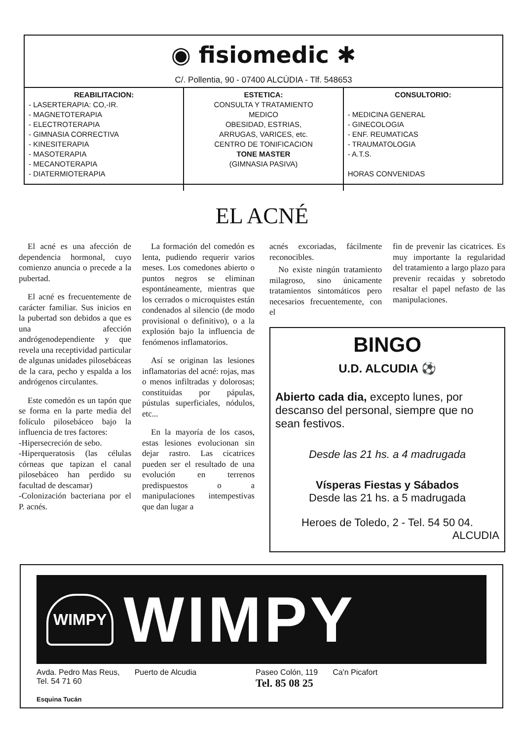◉ fisiomedic ✱
C/. Pollentia, 90 - 07400 ALCÚDIA - Tlf. 548653
REABILITACION:
- LASERTERAPIA: CO,-IR.
- MAGNETOTERAPIA
- ELECTROTERAPIA
- GIMNASIA CORRECTIVA
- KINESITERAPIA
- MASOTERAPIA
- MECANOTERAPIA
- DIATERMIOTERAPIA
ESTETICA:
CONSULTA Y TRATAMIENTO
MEDICO
OBESIDAD, ESTRIAS,
ARRUGAS, VARICES, etc.
CENTRO DE TONIFICACION
TONE MASTER
(GIMNASIA PASIVA)
CONSULTORIO:
- MEDICINA GENERAL
- GINECOLOGIA
- ENF. REUMATICAS
- TRAUMATOLOGIA
- A.T.S.
HORAS CONVENIDAS
EL ACNÉ
El acné es una afección de dependencia hormonal, cuyo comienzo anuncia o precede a la pubertad.
El acné es frecuentemente de carácter familiar. Sus inicios en la pubertad son debidos a que es una afección andrógenodependiente y que revela una receptividad particular de algunas unidades pilosebáceas de la cara, pecho y espalda a los andrógenos circulantes.
Este comedón es un tapón que se forma en la parte media del folículo pilosebáceo bajo la influencia de tres factores:
-Hipersecreción de sebo.
-Hiperqueratosis (las células córneas que tapizan el canal pilosebáceo han perdido su facultad de descamar)
-Colonización bacteriana por el P. acnés.
La formación del comedón es lenta, pudiendo requerir varios meses. Los comedones abierto o puntos negros se eliminan espontáneamente, mientras que los cerrados o microquistes están condenados al silencio (de modo provisional o definitivo), o a la explosión bajo la influencia de fenómenos inflamatorios.
Así se originan las lesiones inflamatorias del acné: rojas, mas o menos infiltradas y dolorosas; constituidas por pápulas, pústulas superficiales, nódulos, etc...
En la mayoría de los casos, estas lesiones evolucionan sin dejar rastro. Las cicatrices pueden ser el resultado de una evolución en terrenos predispuestos o a manipulaciones intempestivas que dan lugar a
acnés excoriadas, fácilmente reconocibles.
No existe ningún tratamiento milagroso, sino únicamente tratamientos sintomáticos pero necesarios frecuentemente, con el
fin de prevenir las cicatrices. Es muy importante la regularidad del tratamiento a largo plazo para prevenir recaidas y sobretodo resaltar el papel nefasto de las manipulaciones.
BINGO
U.D. ALCUDIA ⚽
Abierto cada dia, excepto lunes, por descanso del personal, siempre que no sean festivos.
Desde las 21 hs. a 4 madrugada
Vísperas Fiestas y Sábados
Desde las 21 hs. a 5 madrugada
Heroes de Toledo, 2 - Tel. 54 50 04.
ALCUDIA
WIMPY
WIMPY
Avda. Pedro Mas Reus,
Tel. 54 71 60
Esquina Tucán
Puerto de Alcudia Paseo Colón, 119
Tel. 85 08 25
Ca'n Picafort